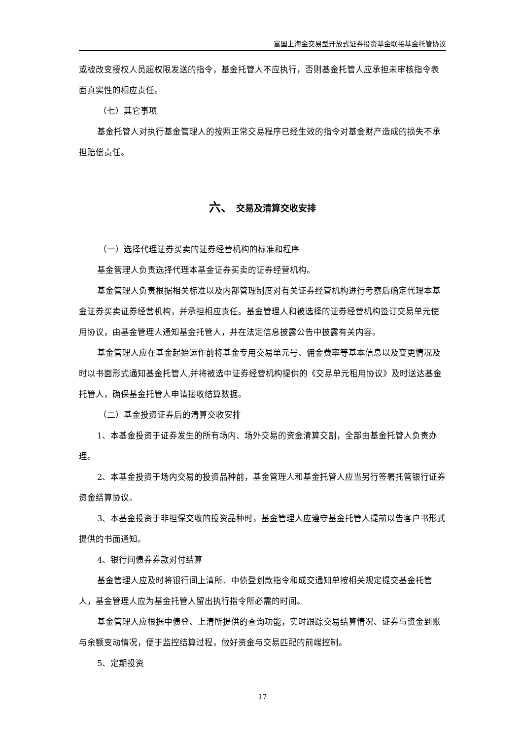富国上海金交易型开放式证券投资基金联接基金托管协议
或被改变授权人员超权限发送的指令，基金托管人不应执行，否则基金托管人应承担未审核指令表面真实性的相应责任。
（七）其它事项
基金托管人对执行基金管理人的按照正常交易程序已经生效的指令对基金财产造成的损失不承担赔偿责任。
六、 交易及清算交收安排
（一）选择代理证券买卖的证券经营机构的标准和程序
基金管理人负责选择代理本基金证券买卖的证券经营机构。
基金管理人负责根据相关标准以及内部管理制度对有关证券经营机构进行考察后确定代理本基金证券买卖证券经营机构，并承担相应责任。基金管理人和被选择的证券经营机构签订交易单元使用协议，由基金管理人通知基金托管人，并在法定信息披露公告中披露有关内容。
基金管理人应在基金起始运作前将基金专用交易单元号、佣金费率等基本信息以及变更情况及时以书面形式通知基金托管人,并将被选中证券经营机构提供的《交易单元租用协议》及时送达基金托管人，确保基金托管人申请接收结算数据。
（二）基金投资证券后的清算交收安排
1、本基金投资于证券发生的所有场内、场外交易的资金清算交割，全部由基金托管人负责办理。
2、本基金投资于场内交易的投资品种前，基金管理人和基金托管人应当另行签署托管银行证券资金结算协议。
3、本基金投资于非担保交收的投资品种时，基金管理人应遵守基金托管人提前以告客户书形式提供的书面通知。
4、银行间债券券款对付结算
基金管理人应及时将银行间上清所、中债登划款指令和成交通知单按相关规定提交基金托管人，基金管理人应为基金托管人留出执行指令所必需的时间。
基金管理人应根据中债登、上清所提供的查询功能，实时跟踪交易结算情况、证券与资金到账与余额变动情况，便于监控结算过程，做好资金与交易匹配的前端控制。
5、定期投资
17